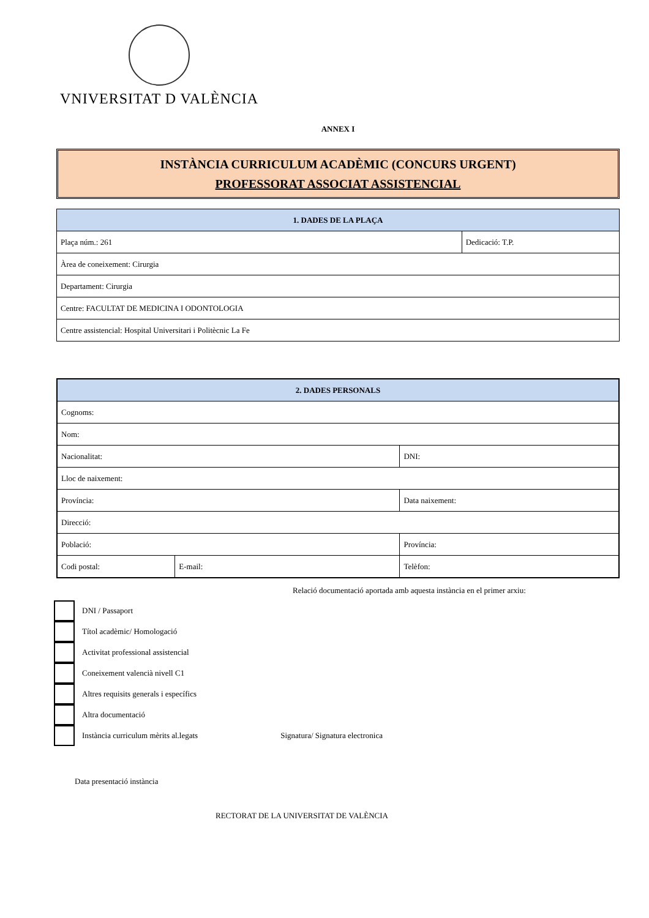VNIVERSITAT D VALÈNCIA
ANNEX I
INSTÀNCIA CURRICULUM ACADÈMIC (CONCURS URGENT)
PROFESSORAT ASSOCIAT ASSISTENCIAL
| 1. DADES DE LA PLAÇA | |
| --- | --- |
| Plaça núm.: 261 | Dedicació: T.P. |
| Àrea de coneixement: Cirurgia | |
| Departament: Cirurgia | |
| Centre: FACULTAT DE MEDICINA I ODONTOLOGIA | |
| Centre assistencial: Hospital Universitari i Politècnic La Fe | |
| 2. DADES PERSONALS | | |
| --- | --- | --- |
| Cognoms: | | |
| Nom: | | |
| Nacionalitat: | | DNI: |
| Lloc de naixement: | | |
| Província: | | Data naixement: |
| Direcció: | | |
| Població: | | Província: |
| Codi postal: | E-mail: | Telèfon: |
Relació documentació aportada amb aquesta instància en el primer arxiu:
DNI / Passaport
Títol acadèmic/ Homologació
Activitat professional assistencial
Coneixement valencià nivell C1
Altres requisits generals i específics
Altra documentació
Instància curriculum mèrits al.legats Signatura/ Signatura electronica
Data presentació instància
RECTORAT DE LA UNIVERSITAT DE VALÈNCIA